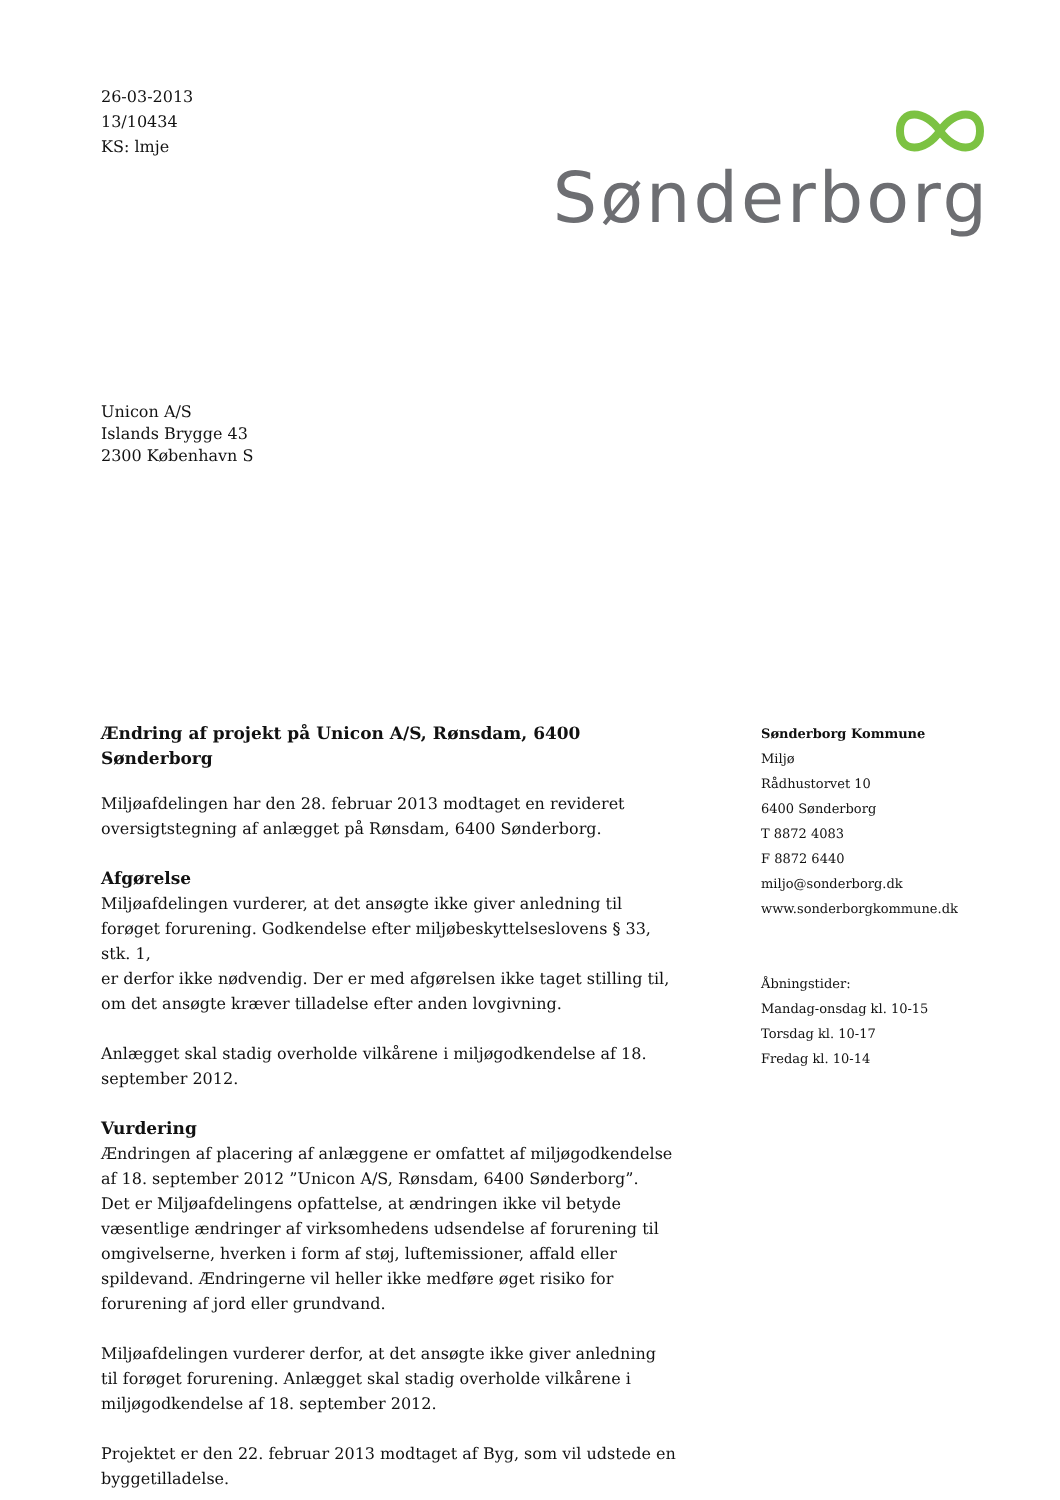26-03-2013
13/10434
KS: lmje
Sønderborg
Unicon A/S
Islands Brygge 43
2300 København S
Ændring af projekt på Unicon A/S, Rønsdam, 6400 Sønderborg
Miljøafdelingen har den 28. februar 2013 modtaget en revideret oversigtstegning af anlægget på Rønsdam, 6400 Sønderborg.
Afgørelse
Miljøafdelingen vurderer, at det ansøgte ikke giver anledning til forøget forurening. Godkendelse efter miljøbeskyttelseslovens § 33, stk. 1,
er derfor ikke nødvendig. Der er med afgørelsen ikke taget stilling til, om det ansøgte kræver tilladelse efter anden lovgivning.
Anlægget skal stadig overholde vilkårene i miljøgodkendelse af 18. september 2012.
Vurdering
Ændringen af placering af anlæggene er omfattet af miljøgodkendelse af 18. september 2012 ”Unicon A/S, Rønsdam, 6400 Sønderborg”.
Det er Miljøafdelingens opfattelse, at ændringen ikke vil betyde væsentlige ændringer af virksomhedens udsendelse af forurening til omgivelserne, hverken i form af støj, luftemissioner, affald eller spildevand. Ændringerne vil heller ikke medføre øget risiko for forurening af jord eller grundvand.
Miljøafdelingen vurderer derfor, at det ansøgte ikke giver anledning til forøget forurening. Anlægget skal stadig overholde vilkårene i miljøgodkendelse af 18. september 2012.
Projektet er den 22. februar 2013 modtaget af Byg, som vil udstede en byggetilladelse.
Sønderborg Kommune
Miljø
Rådhustorvet 10
6400 Sønderborg
T 8872 4083
F 8872 6440
miljo@sonderborg.dk
www.sonderborgkommune.dk
Åbningstider:
Mandag-onsdag kl. 10-15
Torsdag kl. 10-17
Fredag kl. 10-14